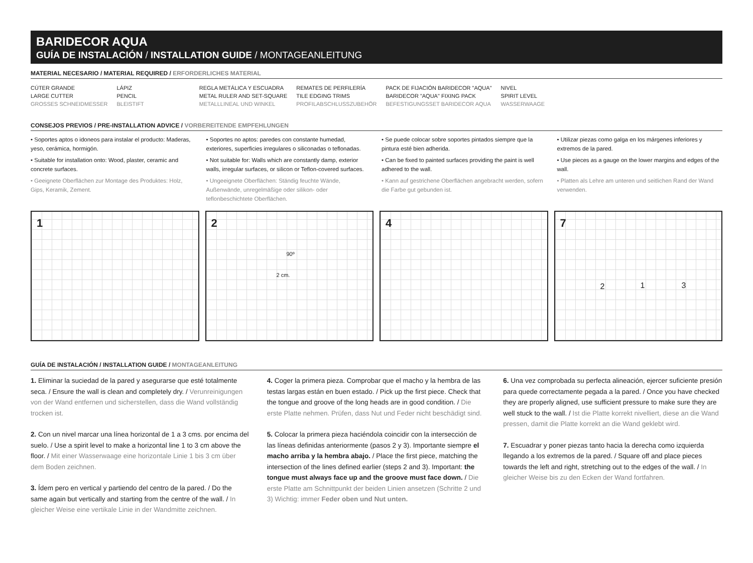BARIDECOR AQUA
GUÍA DE INSTALACIÓN / INSTALLATION GUIDE / MONTAGEANLEITUNG
MATERIAL NECESARIO / MATERIAL REQUIRED / ERFORDERLICHES MATERIAL
CÚTER GRANDE
LARGE CUTTER
GROSSES SCHNEIDMESSER
LÁPIZ
PENCIL
BLEISTIFT
REGLA METÁLICA Y ESCUADRA
METAL RULER AND SET-SQUARE
METALLLINEAL UND WINKEL
REMATES DE PERFILERÍA
TILE EDGING TRIMS
PROFILABSCHLUSSZUBEHÖR
PACK DE FIJACIÓN BARIDECOR "AQUA"
BARIDECOR "AQUA" FIXING PACK
BEFESTIGUNGSSET BARIDECOR AQUA
NIVEL
SPIRIT LEVEL
WASSERWAAGE
CONSEJOS PREVIOS / PRE-INSTALLATION ADVICE / VORBEREITENDE EMPFEHLUNGEN
• Soportes aptos o idoneos para instalar el producto: Maderas, yeso, cerámica, hormigón.
• Suitable for installation onto: Wood, plaster, ceramic and concrete surfaces.
• Geeignete Oberflächen zur Montage des Produktes: Holz, Gips, Keramik, Zement.
• Soportes no aptos: paredes con constante humedad, exteriores, superficies irregulares o siliconadas o teflonadas.
• Not suitable for: Walls which are constantly damp, exterior walls, irregular surfaces, or silicon or Teflon-covered surfaces.
• Ungeeignete Oberflächen: Ständig feuchte Wände, Außenwände, unregelmäßige oder silikon- oder teflonbeschichtete Oberflächen.
• Se puede colocar sobre soportes pintados siempre que la pintura esté bien adherida.
• Can be fixed to painted surfaces providing the paint is well adhered to the wall.
• Kann auf gestrichene Oberflächen angebracht werden, sofern die Farbe gut gebunden ist.
• Utilizar piezas como galga en los márgenes inferiores y extremos de la pared.
• Use pieces as a gauge on the lower margins and edges of the wall.
• Platten als Lehre am unteren und seitlichen Rand der Wand verwenden.
1
2
90º
2 cm.
4
7
2 1 3
GUÍA DE INSTALACIÓN / INSTALLATION GUIDE / MONTAGEANLEITUNG
1. Eliminar la suciedad de la pared y asegurarse que esté totalmente seca. / Ensure the wall is clean and completely dry. / Verunreinigungen von der Wand entfernen und sicherstellen, dass die Wand vollständig trocken ist.
2. Con un nivel marcar una línea horizontal de 1 a 3 cms. por encima del suelo. / Use a spirit level to make a horizontal line 1 to 3 cm above the floor. / Mit einer Wasserwaage eine horizontale Linie 1 bis 3 cm über dem Boden zeichnen.
3. Ídem pero en vertical y partiendo del centro de la pared. / Do the same again but vertically and starting from the centre of the wall. / In gleicher Weise eine vertikale Linie in der Wandmitte zeichnen.
4. Coger la primera pieza. Comprobar que el macho y la hembra de las testas largas están en buen estado. / Pick up the first piece. Check that the tongue and groove of the long heads are in good condition. / Die erste Platte nehmen. Prüfen, dass Nut und Feder nicht beschädigt sind.
5. Colocar la primera pieza haciéndola coincidir con la intersección de las líneas definidas anteriormente (pasos 2 y 3). Importante siempre el macho arriba y la hembra abajo. / Place the first piece, matching the intersection of the lines defined earlier (steps 2 and 3). Important: the tongue must always face up and the groove must face down. / Die erste Platte am Schnittpunkt der beiden Linien ansetzen (Schritte 2 und 3) Wichtig: immer Feder oben und Nut unten.
6. Una vez comprobada su perfecta alineación, ejercer suficiente presión para quede correctamente pegada a la pared. / Once you have checked they are properly aligned, use sufficient pressure to make sure they are well stuck to the wall. / Ist die Platte korrekt nivelliert, diese an die Wand pressen, damit die Platte korrekt an die Wand geklebt wird.
7. Escuadrar y poner piezas tanto hacia la derecha como izquierda llegando a los extremos de la pared. / Square off and place pieces towards the left and right, stretching out to the edges of the wall. / In gleicher Weise bis zu den Ecken der Wand fortfahren.